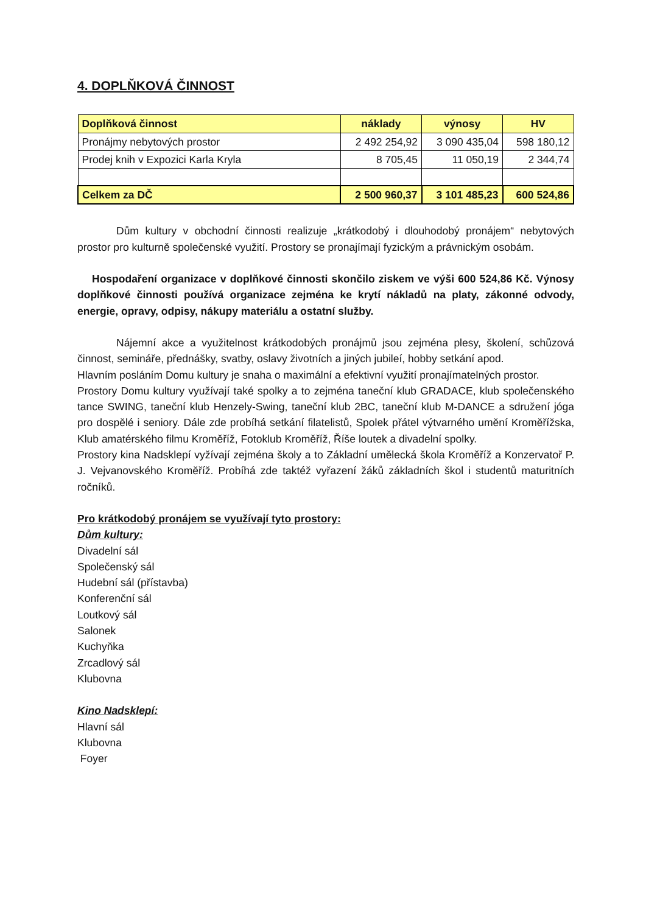4. DOPLŇKOVÁ ČINNOST
| Doplňková činnost | náklady | výnosy | HV |
| --- | --- | --- | --- |
| Pronájmy nebytových prostor | 2 492 254,92 | 3 090 435,04 | 598 180,12 |
| Prodej knih v Expozici Karla Kryla | 8 705,45 | 11 050,19 | 2 344,74 |
| Celkem za DČ | 2 500 960,37 | 3 101 485,23 | 600 524,86 |
Dům kultury v obchodní činnosti realizuje „krátkodobý i dlouhodobý pronájem“ nebytových prostor pro kulturně společenské využití. Prostory se pronajímají fyzickým a právnickým osobám.
Hospodaření organizace v doplňkové činnosti skončilo ziskem ve výši 600 524,86 Kč. Výnosy doplňkové činnosti používá organizace zejména ke krytí nákladů na platy, zákonné odvody, energie, opravy, odpisy, nákupy materiálu a ostatní služby.
Nájemní akce a využitelnost krátkodobých pronájmů jsou zejména plesy, školení, schůzová činnost, semináře, přednášky, svatby, oslavy životních a jiných jubileí, hobby setkání apod.
Hlavním posláním Domu kultury je snaha o maximální a efektivní využití pronajímatelných prostor.
Prostory Domu kultury využívají také spolky a to zejména taneční klub GRADACE, klub společenského tance SWING, taneční klub Henzely-Swing, taneční klub 2BC, taneční klub M-DANCE a sdružení jóga pro dospělé i seniory. Dále zde probíhá setkání filatelistů, Spolek přátel výtvarného umění Kroměřížska, Klub amatérského filmu Kroměříž, Fotoklub Kroměříž, Říše loutek a divadelní spolky.
Prostory kina Nadsklepí vyžívají zejména školy a to Základní umělecká škola Kroměříž a Konzervatoř P. J. Vejvanovského Kroměříž. Probíhá zde taktéž vyřazení žáků základních škol i studentů maturitních ročníků.
Pro krátkodobý pronájem se využívají tyto prostory:
Dům kultury:
Divadelní sál
Společenský sál
Hudební sál (přístavba)
Konferenční sál
Loutkový sál
Salonek
Kuchyňka
Zrcadlový sál
Klubovna
Kino Nadsklepí:
Hlavní sál
Klubovna
Foyer